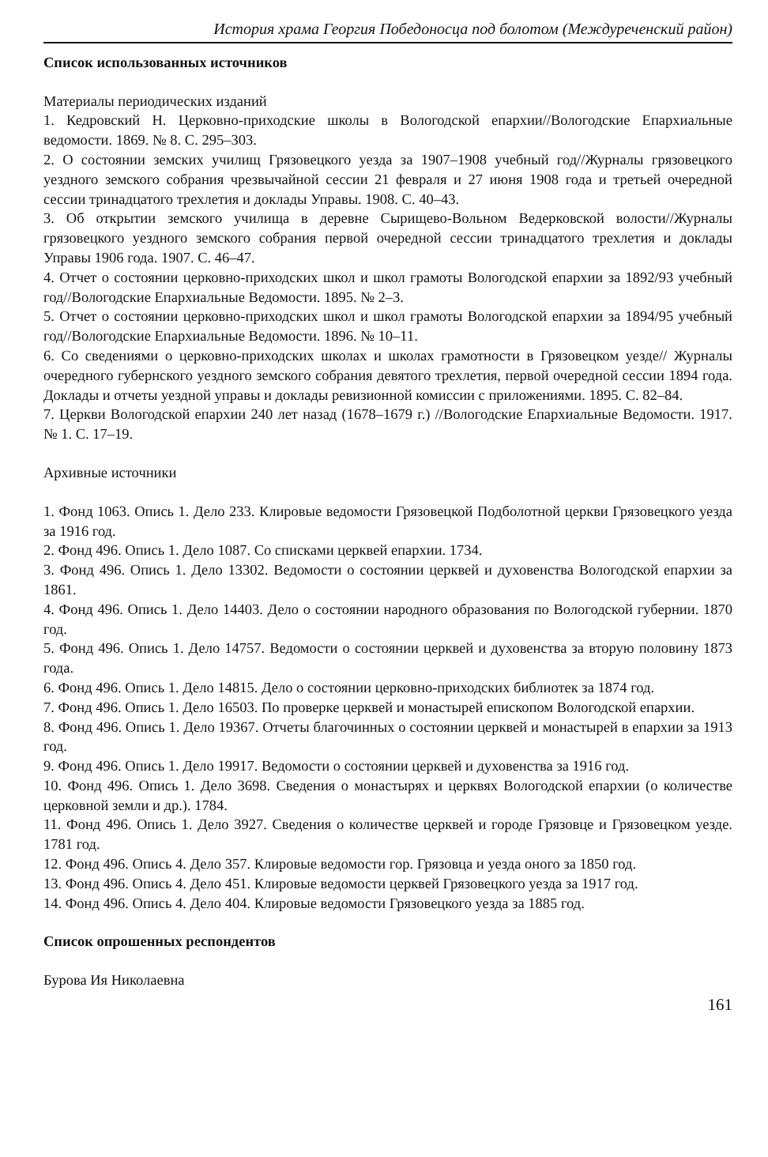История храма Георгия Победоносца под болотом (Междуреченский район)
Список использованных источников
Материалы периодических изданий
1. Кедровский Н. Церковно-приходские школы в Вологодской епархии//Вологодские Епархиальные ведомости. 1869. № 8. С. 295–303.
2. О состоянии земских училищ Грязовецкого уезда за 1907–1908 учебный год//Журналы грязовецкого уездного земского собрания чрезвычайной сессии 21 февраля и 27 июня 1908 года и третьей очередной сессии тринадцатого трехлетия и доклады Управы. 1908. С. 40–43.
3. Об открытии земского училища в деревне Сырищево-Вольном Ведерковской волости//Журналы грязовецкого уездного земского собрания первой очередной сессии тринадцатого трехлетия и доклады Управы 1906 года. 1907. С. 46–47.
4. Отчет о состоянии церковно-приходских школ и школ грамоты Вологодской епархии за 1892/93 учебный год//Вологодские Епархиальные Ведомости. 1895. № 2–3.
5. Отчет о состоянии церковно-приходских школ и школ грамоты Вологодской епархии за 1894/95 учебный год//Вологодские Епархиальные Ведомости. 1896. № 10–11.
6. Со сведениями о церковно-приходских школах и школах грамотности в Грязовецком уезде// Журналы очередного губернского уездного земского собрания девятого трехлетия, первой очередной сессии 1894 года. Доклады и отчеты уездной управы и доклады ревизионной комиссии с приложениями. 1895. С. 82–84.
7. Церкви Вологодской епархии 240 лет назад (1678–1679 г.) //Вологодские Епархиальные Ведомости. 1917. № 1. С. 17–19.
Архивные источники
1. Фонд 1063. Опись 1. Дело 233. Клировые ведомости Грязовецкой Подболотной церкви Грязовецкого уезда за 1916 год.
2. Фонд 496. Опись 1. Дело 1087. Со списками церквей епархии. 1734.
3. Фонд 496. Опись 1. Дело 13302. Ведомости о состоянии церквей и духовенства Вологодской епархии за 1861.
4. Фонд 496. Опись 1. Дело 14403. Дело о состоянии народного образования по Вологодской губернии. 1870 год.
5. Фонд 496. Опись 1. Дело 14757. Ведомости о состоянии церквей и духовенства за вторую половину 1873 года.
6. Фонд 496. Опись 1. Дело 14815. Дело о состоянии церковно-приходских библиотек за 1874 год.
7. Фонд 496. Опись 1. Дело 16503. По проверке церквей и монастырей епископом Вологодской епархии.
8. Фонд 496. Опись 1. Дело 19367. Отчеты благочинных о состоянии церквей и монастырей в епархии за 1913 год.
9. Фонд 496. Опись 1. Дело 19917. Ведомости о состоянии церквей и духовенства за 1916 год.
10. Фонд 496. Опись 1. Дело 3698. Сведения о монастырях и церквях Вологодской епархии (о количестве церковной земли и др.). 1784.
11. Фонд 496. Опись 1. Дело 3927. Сведения о количестве церквей и городе Грязовце и Грязовецком уезде. 1781 год.
12. Фонд 496. Опись 4. Дело 357. Клировые ведомости гор. Грязовца и уезда оного за 1850 год.
13. Фонд 496. Опись 4. Дело 451. Клировые ведомости церквей Грязовецкого уезда за 1917 год.
14. Фонд 496. Опись 4. Дело 404. Клировые ведомости Грязовецкого уезда за 1885 год.
Список опрошенных респондентов
Бурова Ия Николаевна
161